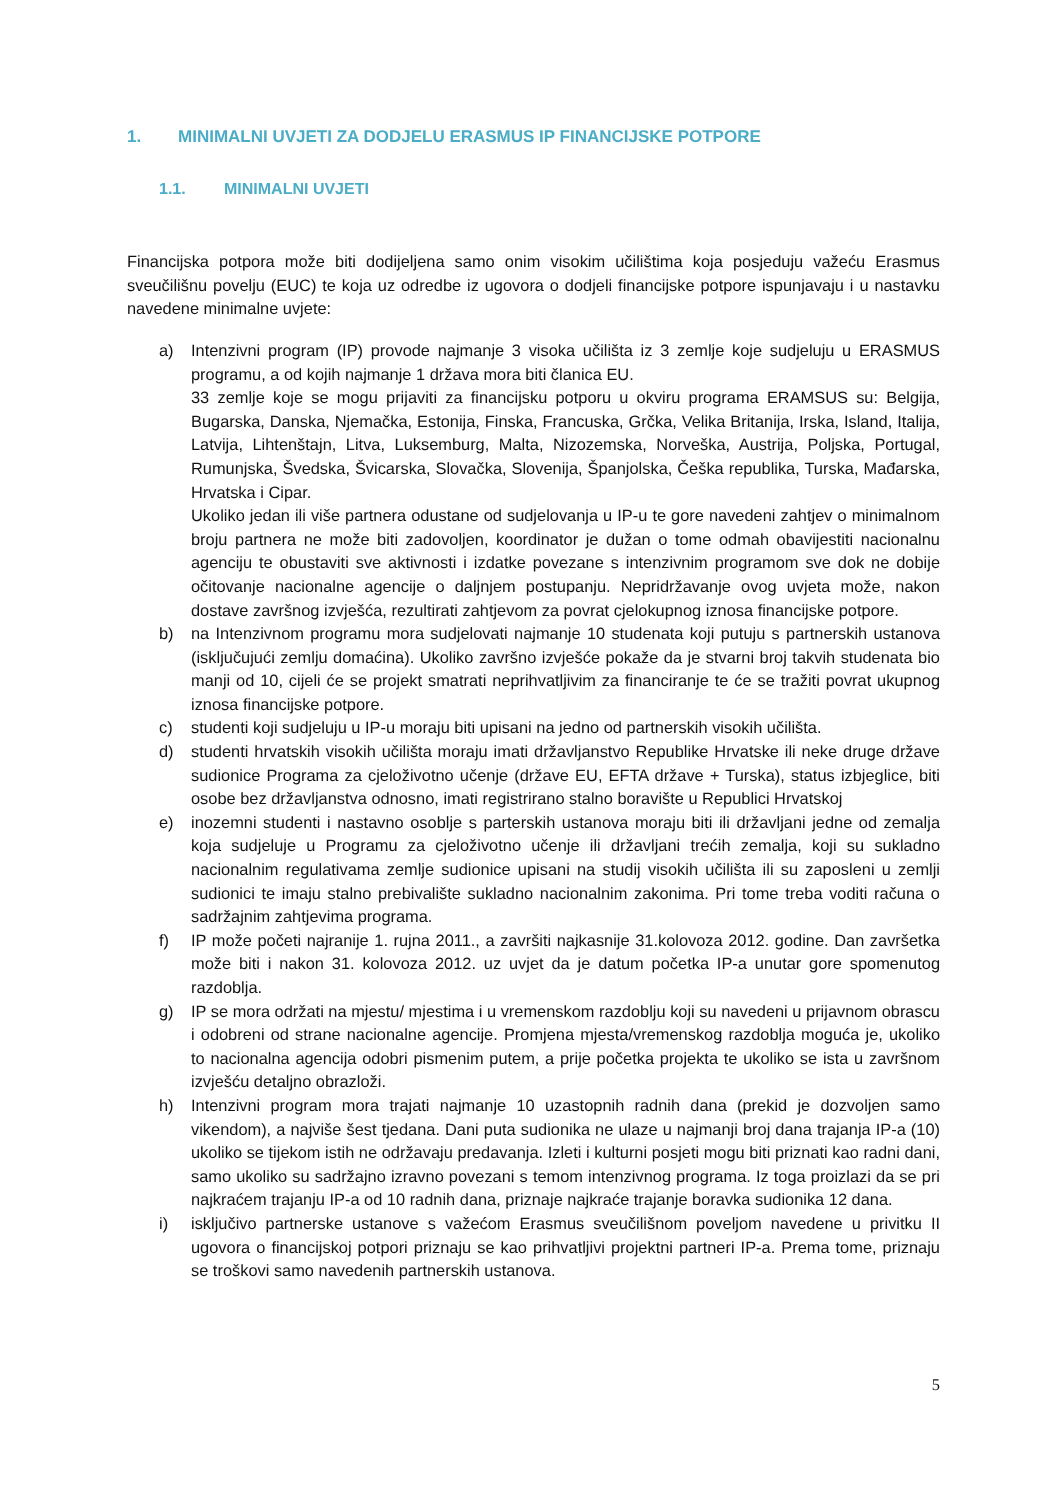1. MINIMALNI UVJETI ZA DODJELU ERASMUS IP FINANCIJSKE POTPORE
1.1. MINIMALNI UVJETI
Financijska potpora može biti dodijeljena samo onim visokim učilištima koja posjeduju važeću Erasmus sveučilišnu povelju (EUC) te koja uz odredbe iz ugovora o dodjeli financijske potpore ispunjavaju i u nastavku navedene minimalne uvjete:
a) Intenzivni program (IP) provode najmanje 3 visoka učilišta iz 3 zemlje koje sudjeluju u ERASMUS programu, a od kojih najmanje 1 država mora biti članica EU.
33 zemlje koje se mogu prijaviti za financijsku potporu u okviru programa ERAMSUS su: Belgija, Bugarska, Danska, Njemačka, Estonija, Finska, Francuska, Grčka, Velika Britanija, Irska, Island, Italija, Latvija, Lihtenštajn, Litva, Luksemburg, Malta, Nizozemska, Norveška, Austrija, Poljska, Portugal, Rumunjska, Švedska, Švicarska, Slovačka, Slovenija, Španjolska, Češka republika, Turska, Mađarska, Hrvatska i Cipar.
Ukoliko jedan ili više partnera odustane od sudjelovanja u IP-u te gore navedeni zahtjev o minimalnom broju partnera ne može biti zadovoljen, koordinator je dužan o tome odmah obavijestiti nacionalnu agenciju te obustaviti sve aktivnosti i izdatke povezane s intenzivnim programom sve dok ne dobije očitovanje nacionalne agencije o daljnjem postupanju. Nepridržavanje ovog uvjeta može, nakon dostave završnog izvješća, rezultirati zahtjevom za povrat cjelokupnog iznosa financijske potpore.
b) na Intenzivnom programu mora sudjelovati najmanje 10 studenata koji putuju s partnerskih ustanova (isključujući zemlju domaćina). Ukoliko završno izvješće pokaže da je stvarni broj takvih studenata bio manji od 10, cijeli će se projekt smatrati neprihvatljivim za financiranje te će se tražiti povrat ukupnog iznosa financijske potpore.
c) studenti koji sudjeluju u IP-u moraju biti upisani na jedno od partnerskih visokih učilišta.
d) studenti hrvatskih visokih učilišta moraju imati državljanstvo Republike Hrvatske ili neke druge države sudionice Programa za cjeloživotno učenje (države EU, EFTA države + Turska), status izbjeglice, biti osobe bez državljanstva odnosno, imati registrirano stalno boravište u Republici Hrvatskoj
e) inozemni studenti i nastavno osoblje s parterskih ustanova moraju biti ili državljani jedne od zemalja koja sudjeluje u Programu za cjeloživotno učenje ili državljani trećih zemalja, koji su sukladno nacionalnim regulativama zemlje sudionice upisani na studij visokih učilišta ili su zaposleni u zemlji sudionici te imaju stalno prebivalište sukladno nacionalnim zakonima. Pri tome treba voditi računa o sadržajnim zahtjevima programa.
f) IP može početi najranije 1. rujna 2011., a završiti najkasnije 31.kolovoza 2012. godine. Dan završetka može biti i nakon 31. kolovoza 2012. uz uvjet da je datum početka IP-a unutar gore spomenutog razdoblja.
g) IP se mora održati na mjestu/ mjestima i u vremenskom razdoblju koji su navedeni u prijavnom obrascu i odobreni od strane nacionalne agencije. Promjena mjesta/vremenskog razdoblja moguća je, ukoliko to nacionalna agencija odobri pismenim putem, a prije početka projekta te ukoliko se ista u završnom izvješću detaljno obrazloži.
h) Intenzivni program mora trajati najmanje 10 uzastopnih radnih dana (prekid je dozvoljen samo vikendom), a najviše šest tjedana. Dani puta sudionika ne ulaze u najmanji broj dana trajanja IP-a (10) ukoliko se tijekom istih ne održavaju predavanja. Izleti i kulturni posjeti mogu biti priznati kao radni dani, samo ukoliko su sadržajno izravno povezani s temom intenzivnog programa. Iz toga proizlazi da se pri najkraćem trajanju IP-a od 10 radnih dana, priznaje najkraće trajanje boravka sudionika 12 dana.
i) isključivo partnerske ustanove s važećom Erasmus sveučilišnom poveljom navedene u privitku II ugovora o financijskoj potpori priznaju se kao prihvatljivi projektni partneri IP-a. Prema tome, priznaju se troškovi samo navedenih partnerskih ustanova.
5